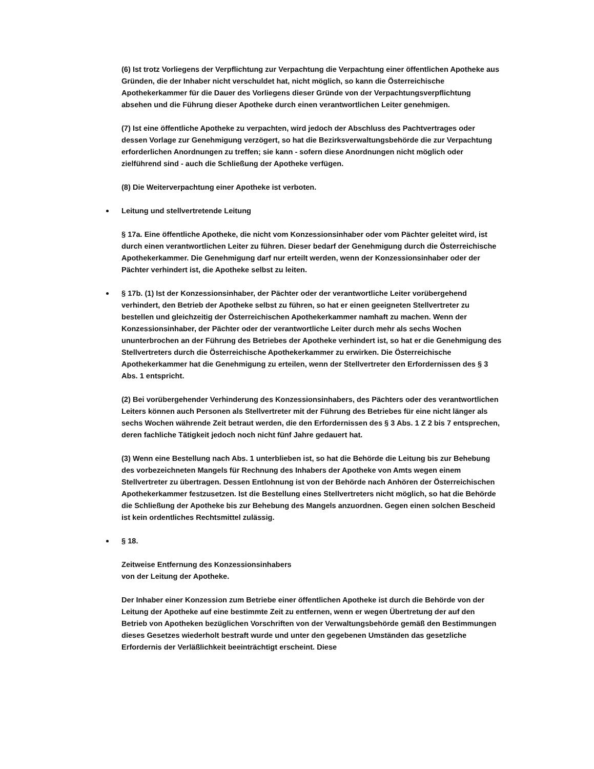(6) Ist trotz Vorliegens der Verpflichtung zur Verpachtung die Verpachtung einer öffentlichen Apotheke aus Gründen, die der Inhaber nicht verschuldet hat, nicht möglich, so kann die Österreichische Apothekerkammer für die Dauer des Vorliegens dieser Gründe von der Verpachtungsverpflichtung absehen und die Führung dieser Apotheke durch einen verantwortlichen Leiter genehmigen.
(7) Ist eine öffentliche Apotheke zu verpachten, wird jedoch der Abschluss des Pachtvertrages oder dessen Vorlage zur Genehmigung verzögert, so hat die Bezirksverwaltungsbehörde die zur Verpachtung erforderlichen Anordnungen zu treffen; sie kann - sofern diese Anordnungen nicht möglich oder zielführend sind - auch die Schließung der Apotheke verfügen.
(8) Die Weiterverpachtung einer Apotheke ist verboten.
Leitung und stellvertretende Leitung
§ 17a. Eine öffentliche Apotheke, die nicht vom Konzessionsinhaber oder vom Pächter geleitet wird, ist durch einen verantwortlichen Leiter zu führen. Dieser bedarf der Genehmigung durch die Österreichische Apothekerkammer. Die Genehmigung darf nur erteilt werden, wenn der Konzessionsinhaber oder der Pächter verhindert ist, die Apotheke selbst zu leiten.
§ 17b. (1) Ist der Konzessionsinhaber, der Pächter oder der verantwortliche Leiter vorübergehend verhindert, den Betrieb der Apotheke selbst zu führen, so hat er einen geeigneten Stellvertreter zu bestellen und gleichzeitig der Österreichischen Apothekerkammer namhaft zu machen. Wenn der Konzessionsinhaber, der Pächter oder der verantwortliche Leiter durch mehr als sechs Wochen ununterbrochen an der Führung des Betriebes der Apotheke verhindert ist, so hat er die Genehmigung des Stellvertreters durch die Österreichische Apothekerkammer zu erwirken. Die Österreichische Apothekerkammer hat die Genehmigung zu erteilen, wenn der Stellvertreter den Erfordernissen des § 3 Abs. 1 entspricht.
(2) Bei vorübergehender Verhinderung des Konzessionsinhabers, des Pächters oder des verantwortlichen Leiters können auch Personen als Stellvertreter mit der Führung des Betriebes für eine nicht länger als sechs Wochen währende Zeit betraut werden, die den Erfordernissen des § 3 Abs. 1 Z 2 bis 7 entsprechen, deren fachliche Tätigkeit jedoch noch nicht fünf Jahre gedauert hat.
(3) Wenn eine Bestellung nach Abs. 1 unterblieben ist, so hat die Behörde die Leitung bis zur Behebung des vorbezeichneten Mangels für Rechnung des Inhabers der Apotheke von Amts wegen einem Stellvertreter zu übertragen. Dessen Entlohnung ist von der Behörde nach Anhören der Österreichischen Apothekerkammer festzusetzen. Ist die Bestellung eines Stellvertreters nicht möglich, so hat die Behörde die Schließung der Apotheke bis zur Behebung des Mangels anzuordnen. Gegen einen solchen Bescheid ist kein ordentliches Rechtsmittel zulässig.
§ 18.
Zeitweise Entfernung des Konzessionsinhabers
von der Leitung der Apotheke.
Der Inhaber einer Konzession zum Betriebe einer öffentlichen Apotheke ist durch die Behörde von der Leitung der Apotheke auf eine bestimmte Zeit zu entfernen, wenn er wegen Übertretung der auf den Betrieb von Apotheken bezüglichen Vorschriften von der Verwaltungsbehörde gemäß den Bestimmungen dieses Gesetzes wiederholt bestraft wurde und unter den gegebenen Umständen das gesetzliche Erfordernis der Verläßlichkeit beeinträchtigt erscheint. Diese